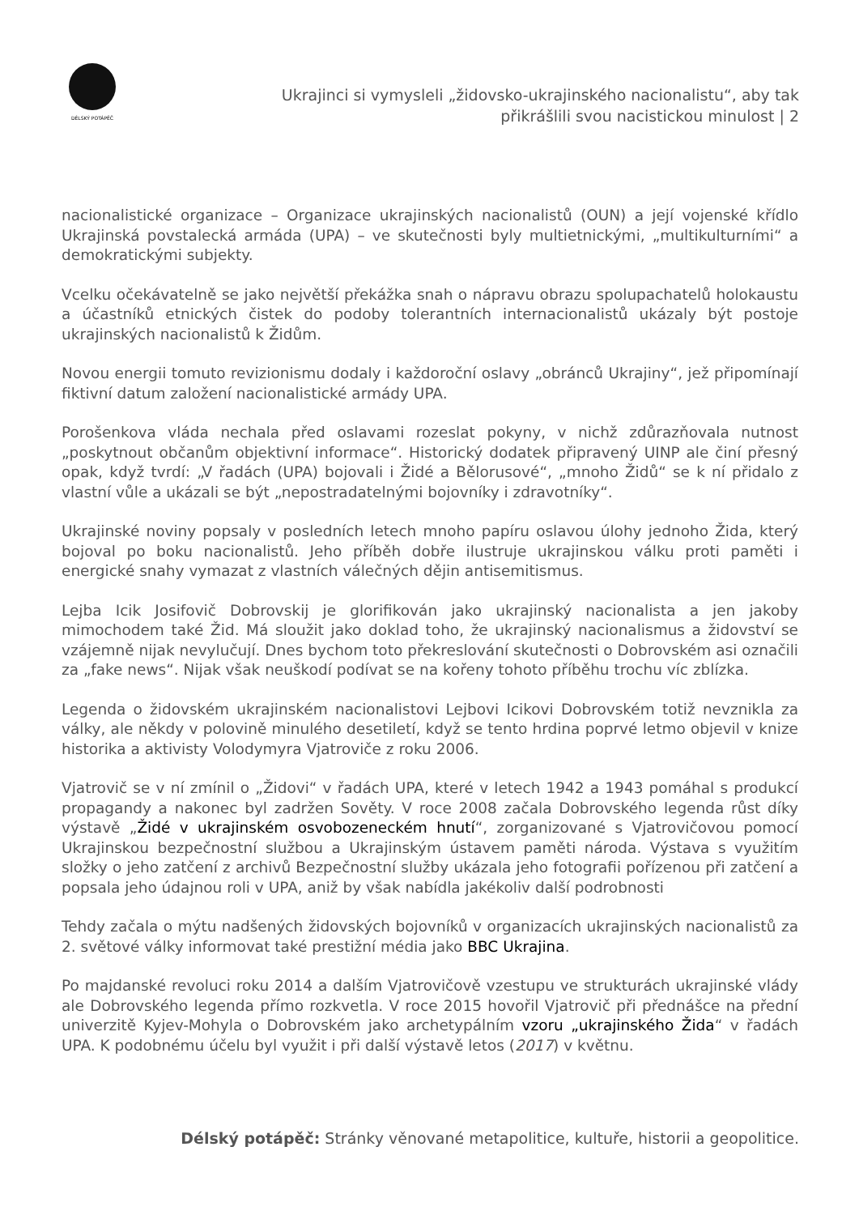DÉLSKÝ POTÁPĚČ
Ukrajinci si vymysleli „židovsko-ukrajinského nacionalistu“, aby tak přikrášlili svou nacistickou minulost | 2
nacionalistické organizace – Organizace ukrajinských nacionalistů (OUN) a její vojenské křídlo Ukrajinská povstalecká armáda (UPA) – ve skutečnosti byly multietnickými, „multikulturními“ a demokratickými subjekty.
Vcelku očekávatelně se jako největší překážka snah o nápravu obrazu spolupachatelů holokaustu a účastníků etnických čistek do podoby tolerantních internacionalistů ukázaly být postoje ukrajinských nacionalistů k Židům.
Novou energii tomuto revizionismu dodaly i každoroční oslavy „obránců Ukrajiny“, jež připomínají fiktivní datum založení nacionalistické armády UPA.
Porošenkova vláda nechala před oslavami rozeslat pokyny, v nichž zdůrazňovala nutnost „poskytnout občanům objektivní informace“. Historický dodatek připravený UINP ale činí přesný opak, když tvrdí: „V řadách (UPA) bojovali i Židé a Bělorusové“, „mnoho Židů“ se k ní přidalo z vlastní vůle a ukázali se být „nepostradatelnými bojovníky i zdravotníky“.
Ukrajinské noviny popsaly v posledních letech mnoho papíru oslavou úlohy jednoho Žida, který bojoval po boku nacionalistů. Jeho příběh dobře ilustruje ukrajinskou válku proti paměti i energické snahy vymazat z vlastních válečných dějin antisemitismus.
Lejba Icik Josifovič Dobrovskij je glorifikován jako ukrajinský nacionalista a jen jakoby mimochodem také Žid. Má sloužit jako doklad toho, že ukrajinský nacionalismus a židovství se vzájemně nijak nevylučují. Dnes bychom toto překreslování skutečnosti o Dobrovském asi označili za „fake news“. Nijak však neuškodí podívat se na kořeny tohoto příběhu trochu víc zblízka.
Legenda o židovském ukrajinském nacionalistovi Lejbovi Icikovi Dobrovském totiž nevznikla za války, ale někdy v polovině minulého desetiletí, když se tento hrdina poprvé letmo objevil v knize historika a aktivisty Volodymyra Vjatroviče z roku 2006.
Vjatrovič se v ní zmínil o „Židovi“ v řadách UPA, které v letech 1942 a 1943 pomáhal s produkcí propagandy a nakonec byl zadržen Sověty. V roce 2008 začala Dobrovského legenda růst díky výstavě „Židé v ukrajinském osvobozeneckém hnutí“, zorganizované s Vjatrovičovou pomocí Ukrajinskou bezpečnostní službou a Ukrajinským ústavem paměti národa. Výstava s využitím složky o jeho zatčení z archivů Bezpečnostní služby ukázala jeho fotografii pořízenou při zatčení a popsala jeho údajnou roli v UPA, aniž by však nabídla jakékoliv další podrobnosti
Tehdy začala o mýtu nadšených židovských bojovníků v organizacích ukrajinských nacionalistů za 2. světové války informovat také prestižní média jako BBC Ukrajina.
Po majdanské revoluci roku 2014 a dalším Vjatrovičově vzestupu ve strukturách ukrajinské vlády ale Dobrovského legenda přímo rozkvetla. V roce 2015 hovořil Vjatrovič při přednášce na přední univerzitě Kyjev-Mohyla o Dobrovském jako archetypálním vzoru „ukrajinského Žida“ v řadách UPA. K podobnému účelu byl využit i při další výstavě letos (2017) v květnu.
Délský potápěč: Stránky věnované metapolitice, kultuře, historii a geopolitice.